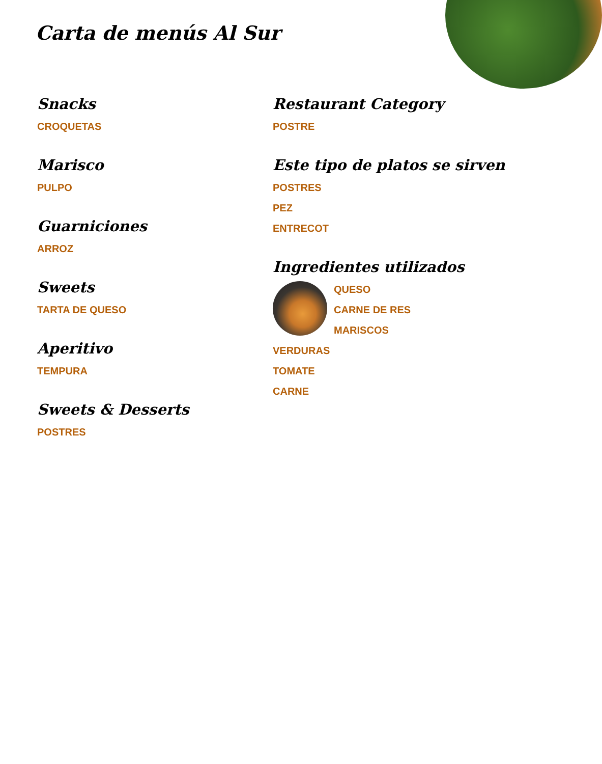Carta de menús Al Sur
Snacks
CROQUETAS
Marisco
PULPO
Guarniciones
ARROZ
Sweets
TARTA DE QUESO
Aperitivo
TEMPURA
Sweets & Desserts
POSTRES
Restaurant Category
POSTRE
Este tipo de platos se sirven
POSTRES
PEZ
ENTRECOT
Ingredientes utilizados
QUESO
CARNE DE RES
MARISCOS
VERDURAS
TOMATE
CARNE